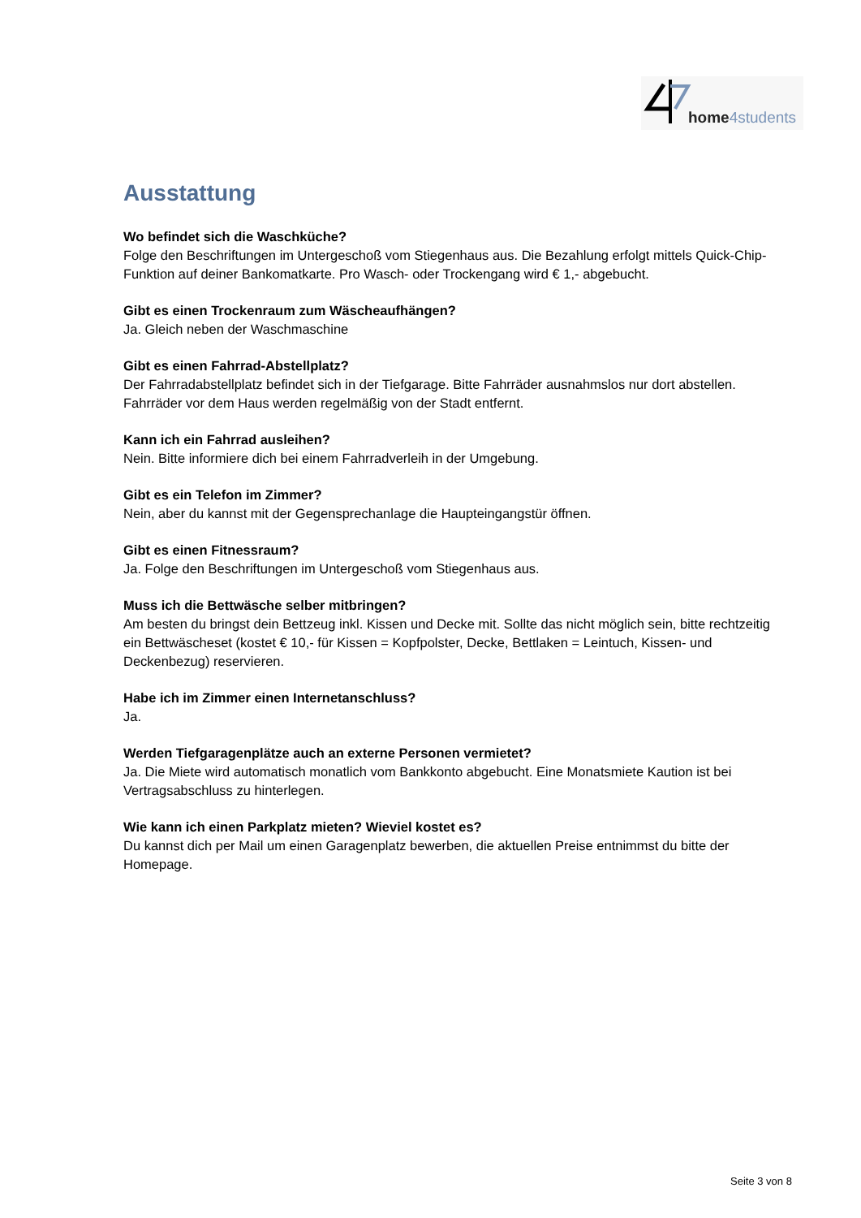home4students
Ausstattung
Wo befindet sich die Waschküche?
Folge den Beschriftungen im Untergeschoß vom Stiegenhaus aus. Die Bezahlung erfolgt mittels Quick-Chip-Funktion auf deiner Bankomatkarte. Pro Wasch- oder Trockengang wird € 1,- abgebucht.
Gibt es einen Trockenraum zum Wäscheaufhängen?
Ja. Gleich neben der Waschmaschine
Gibt es einen Fahrrad-Abstellplatz?
Der Fahrradabstellplatz befindet sich in der Tiefgarage. Bitte Fahrräder ausnahmslos nur dort abstellen. Fahrräder vor dem Haus werden regelmäßig von der Stadt entfernt.
Kann ich ein Fahrrad ausleihen?
Nein. Bitte informiere dich bei einem Fahrradverleih in der Umgebung.
Gibt es ein Telefon im Zimmer?
Nein, aber du kannst mit der Gegensprechanlage die Haupteingangstür öffnen.
Gibt es einen Fitnessraum?
Ja. Folge den Beschriftungen im Untergeschoß vom Stiegenhaus aus.
Muss ich die Bettwäsche selber mitbringen?
Am besten du bringst dein Bettzeug inkl. Kissen und Decke mit. Sollte das nicht möglich sein, bitte rechtzeitig ein Bettwäscheset (kostet € 10,- für Kissen = Kopfpolster, Decke, Bettlaken = Leintuch, Kissen- und Deckenbezug) reservieren.
Habe ich im Zimmer einen Internetanschluss?
Ja.
Werden Tiefgaragenplätze auch an externe Personen vermietet?
Ja. Die Miete wird automatisch monatlich vom Bankkonto abgebucht. Eine Monatsmiete Kaution ist bei Vertragsabschluss zu hinterlegen.
Wie kann ich einen Parkplatz mieten? Wieviel kostet es?
Du kannst dich per Mail um einen Garagenplatz bewerben, die aktuellen Preise entnimmst du bitte der Homepage.
Seite 3 von 8